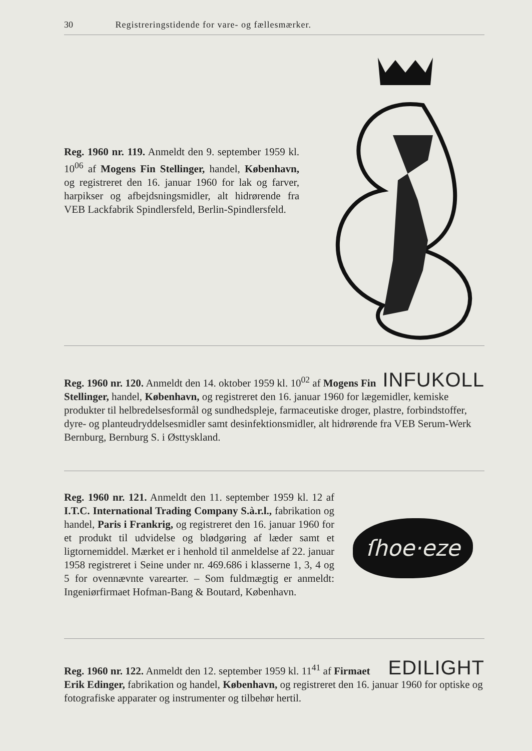30 Registreringstidende for vare- og fællesmærker.
Reg. 1960 nr. 119. Anmeldt den 9. september 1959 kl. 10<sup>06</sup> af Mogens Fin Stellinger, handel, København, og registreret den 16. januar 1960 for lak og farver, harpikser og afbejdsningsmidler, alt hidrørende fra VEB Lackfabrik Spindlersfeld, Berlin-Spindlersfeld.
INFUKOLL
Reg. 1960 nr. 120. Anmeldt den 14. oktober 1959 kl. 10<sup>02</sup> af Mogens Fin Stellinger, handel, København, og registreret den 16. januar 1960 for lægemidler, kemiske produkter til helbredelsesformål og sundhedspleje, farmaceutiske droger, plastre, forbindstoffer, dyre- og planteudryddelsesmidler samt desinfektionsmidler, alt hidrørende fra VEB Serum-Werk Bernburg, Bernburg S. i Østtyskland.
Reg. 1960 nr. 121. Anmeldt den 11. september 1959 kl. 12 af I.T.C. International Trading Company S.à.r.l., fabrikation og handel, Paris i Frankrig, og registreret den 16. januar 1960 for et produkt til udvidelse og blødgøring af læder samt et ligtornemiddel. Mærket er i henhold til anmeldelse af 22. januar 1958 registreret i Seine under nr. 469.686 i klasserne 1, 3, 4 og 5 for ovennævnte varearter. – Som fuldmægtig er anmeldt: Ingeniørfirmaet Hofman-Bang & Boutard, København.
ſhoe·eze
EDILIGHT
Reg. 1960 nr. 122. Anmeldt den 12. september 1959 kl. 11<sup>41</sup> af Firmaet Erik Edinger, fabrikation og handel, København, og registreret den 16. januar 1960 for optiske og fotografiske apparater og instrumenter og tilbehør hertil.